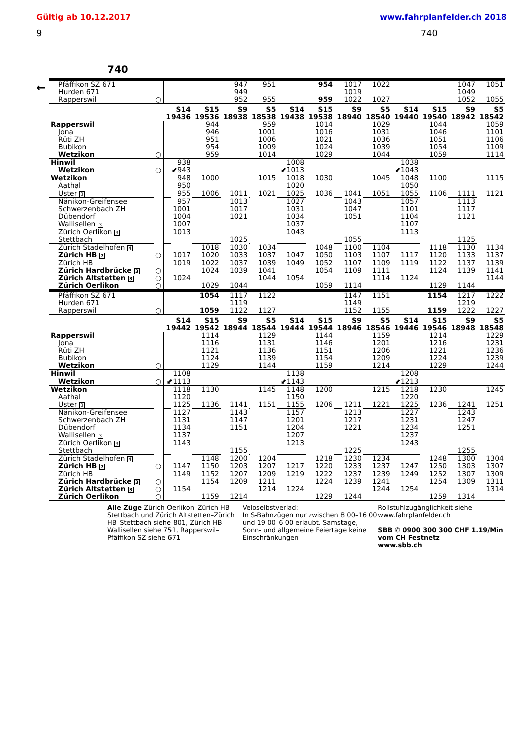Gültig ab 10.12.2017 www.fahrplanfelder.ch 2018
9 740
740
←
| Pfäffikon SZ 671 | | | | 947 | 951 | | 954 | 1017 | 1022 | | | 1047 | 1051 |
| Hurden 671 | | | | 949 | | | | 1019 | | | | 1049 | |
| Rapperswil | ○ | | | 952 | 955 | | 959 | 1022 | 1027 | | | 1052 | 1055 |
| | | S14 19436 | S15 19536 | S9 18938 | S5 18538 | S14 19438 | S15 19538 | S9 18940 | S5 18540 | S14 19440 | S15 19540 | S9 18942 | S5 18542 |
| Rapperswil | | | 944 | | 959 | | 1014 | | 1029 | | 1044 | | 1059 |
| Jona | | | 946 | | 1001 | | 1016 | | 1031 | | 1046 | | 1101 |
| Rüti ZH | | | 951 | | 1006 | | 1021 | | 1036 | | 1051 | | 1106 |
| Bubikon | | | 954 | | 1009 | | 1024 | | 1039 | | 1054 | | 1109 |
| Wetzikon | ○ | | 959 | | 1014 | | 1029 | | 1044 | | 1059 | | 1114 |
| Hinwil | | 938 | | | | 1008 | | | | 1038 | | | |
| Wetzikon | ○ | ⬋943 | | | | ⬋1013 | | | | ⬋1043 | | | |
| Wetzikon | | 948 | 1000 | | 1015 | 1018 | 1030 | | 1045 | 1048 | 1100 | | 1115 |
| Aathal | | 950 | | | | 1020 | | | | 1050 | | | |
| Uster 3 | | 955 | 1006 | 1011 | 1021 | 1025 | 1036 | 1041 | 1051 | 1055 | 1106 | 1111 | 1121 |
| Nänikon-Greifensee | | 957 | | 1013 | | 1027 | | 1043 | | 1057 | | 1113 | |
| Schwerzenbach ZH | | 1001 | | 1017 | | 1031 | | 1047 | | 1101 | | 1117 | |
| Dübendorf | | 1004 | | 1021 | | 1034 | | 1051 | | 1104 | | 1121 | |
| Wallisellen 3 | | 1007 | | | | 1037 | | | | 1107 | | | |
| Zürich Oerlikon 3 | | 1013 | | | | 1043 | | | | 1113 | | | |
| Stettbach | | | | 1025 | | | | 1055 | | | | 1125 | |
| Zürich Stadelhofen 4 | | | 1018 | 1030 | 1034 | | 1048 | 1100 | 1104 | | 1118 | 1130 | 1134 |
| Zürich HB 7 | ○ | 1017 | 1020 | 1033 | 1037 | 1047 | 1050 | 1103 | 1107 | 1117 | 1120 | 1133 | 1137 |
| Zürich HB | | 1019 | 1022 | 1037 | 1039 | 1049 | 1052 | 1107 | 1109 | 1119 | 1122 | 1137 | 1139 |
| Zürich Hardbrücke 3 | ○ | | 1024 | 1039 | 1041 | | 1054 | 1109 | 1111 | | 1124 | 1139 | 1141 |
| Zürich Altstetten 3 | ○ | 1024 | | | 1044 | 1054 | | | 1114 | 1124 | | | 1144 |
| Zürich Oerlikon | ○ | | 1029 | 1044 | | | 1059 | 1114 | | | 1129 | 1144 | |
| Pfäffikon SZ 671 | | | 1054 | 1117 | 1122 | | | 1147 | 1151 | | 1154 | 1217 | 1222 |
| Hurden 671 | | | | 1119 | | | | 1149 | | | | 1219 | |
| Rapperswil | ○ | | 1059 | 1122 | 1127 | | | 1152 | 1155 | | 1159 | 1222 | 1227 |
| | | S14 19442 | S15 19542 | S9 18944 | S5 18544 | S14 19444 | S15 19544 | S9 18946 | S5 18546 | S14 19446 | S15 19546 | S9 18948 | S5 18548 |
| Rapperswil | | | 1114 | | 1129 | | 1144 | | 1159 | | 1214 | | 1229 |
| Jona | | | 1116 | | 1131 | | 1146 | | 1201 | | 1216 | | 1231 |
| Rüti ZH | | | 1121 | | 1136 | | 1151 | | 1206 | | 1221 | | 1236 |
| Bubikon | | | 1124 | | 1139 | | 1154 | | 1209 | | 1224 | | 1239 |
| Wetzikon | ○ | | 1129 | | 1144 | | 1159 | | 1214 | | 1229 | | 1244 |
| Hinwil | | 1108 | | | | 1138 | | | | 1208 | | | |
| Wetzikon | ○ | ⬋1113 | | | | ⬋1143 | | | | ⬋1213 | | | |
| Wetzikon | | 1118 | 1130 | | 1145 | 1148 | 1200 | | 1215 | 1218 | 1230 | | 1245 |
| Aathal | | 1120 | | | | 1150 | | | | 1220 | | | |
| Uster 3 | | 1125 | 1136 | 1141 | 1151 | 1155 | 1206 | 1211 | 1221 | 1225 | 1236 | 1241 | 1251 |
| Nänikon-Greifensee | | 1127 | | 1143 | | 1157 | | 1213 | | 1227 | | 1243 | |
| Schwerzenbach ZH | | 1131 | | 1147 | | 1201 | | 1217 | | 1231 | | 1247 | |
| Dübendorf | | 1134 | | 1151 | | 1204 | | 1221 | | 1234 | | 1251 | |
| Wallisellen 3 | | 1137 | | | | 1207 | | | | 1237 | | | |
| Zürich Oerlikon 3 | | 1143 | | | | 1213 | | | | 1243 | | | |
| Stettbach | | | | 1155 | | | | 1225 | | | | 1255 | |
| Zürich Stadelhofen 4 | | | 1148 | 1200 | 1204 | | 1218 | 1230 | 1234 | | 1248 | 1300 | 1304 |
| Zürich HB 7 | ○ | 1147 | 1150 | 1203 | 1207 | 1217 | 1220 | 1233 | 1237 | 1247 | 1250 | 1303 | 1307 |
| Zürich HB | | 1149 | 1152 | 1207 | 1209 | 1219 | 1222 | 1237 | 1239 | 1249 | 1252 | 1307 | 1309 |
| Zürich Hardbrücke 3 | ○ | | 1154 | 1209 | 1211 | | 1224 | 1239 | 1241 | | 1254 | 1309 | 1311 |
| Zürich Altstetten 3 | ○ | 1154 | | | 1214 | 1224 | | | 1244 | 1254 | | | 1314 |
| Zürich Oerlikon | ○ | | 1159 | 1214 | | | 1229 | 1244 | | | 1259 | 1314 | |
Alle Züge Zürich Oerlikon–Zürich HB–Stettbach und Zürich Altstetten–Zürich HB–Stettbach siehe 801, Zürich HB–Wallisellen siehe 751, Rapperswil–Pfäffikon SZ siehe 671
Veloselbstverlad:
In S-Bahnzügen nur zwischen 8 00–16 00 und 19 00–6 00 erlaubt. Samstage, Sonn- und allgemeine Feiertage keine Einschränkungen
Rollstuhlzugänglichkeit siehe www.fahrplanfelder.ch
SBB ✆ 0900 300 300 CHF 1.19/Min vom CH Festnetz
www.sbb.ch